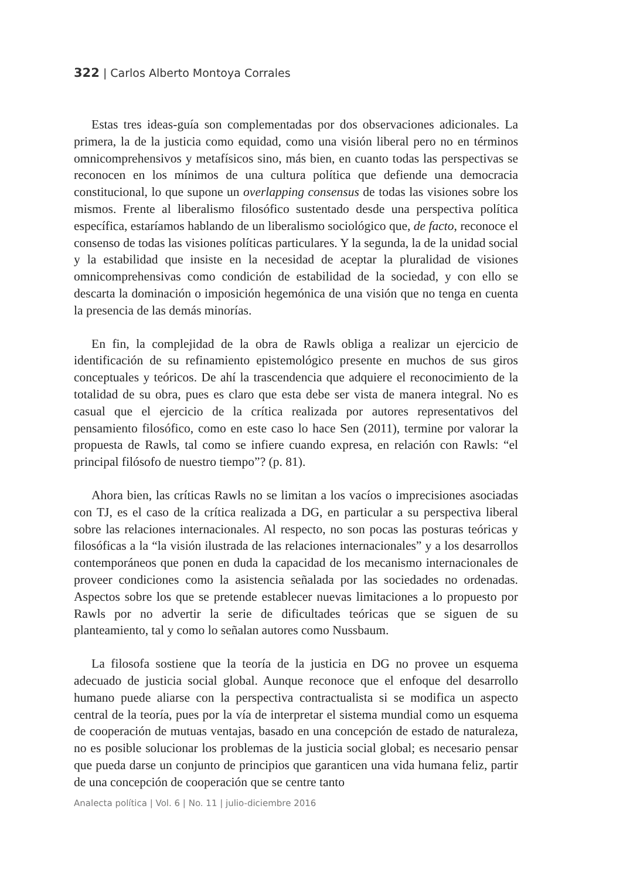322 | Carlos Alberto Montoya Corrales
Estas tres ideas-guía son complementadas por dos observaciones adicionales. La primera, la de la justicia como equidad, como una visión liberal pero no en términos omnicomprehensivos y metafísicos sino, más bien, en cuanto todas las perspectivas se reconocen en los mínimos de una cultura política que defiende una democracia constitucional, lo que supone un overlapping consensus de todas las visiones sobre los mismos. Frente al liberalismo filosófico sustentado desde una perspectiva política específica, estaríamos hablando de un liberalismo sociológico que, de facto, reconoce el consenso de todas las visiones políticas particulares. Y la segunda, la de la unidad social y la estabilidad que insiste en la necesidad de aceptar la pluralidad de visiones omnicomprehensivas como condición de estabilidad de la sociedad, y con ello se descarta la dominación o imposición hegemónica de una visión que no tenga en cuenta la presencia de las demás minorías.
En fin, la complejidad de la obra de Rawls obliga a realizar un ejercicio de identificación de su refinamiento epistemológico presente en muchos de sus giros conceptuales y teóricos. De ahí la trascendencia que adquiere el reconocimiento de la totalidad de su obra, pues es claro que esta debe ser vista de manera integral. No es casual que el ejercicio de la crítica realizada por autores representativos del pensamiento filosófico, como en este caso lo hace Sen (2011), termine por valorar la propuesta de Rawls, tal como se infiere cuando expresa, en relación con Rawls: “el principal filósofo de nuestro tiempo”? (p. 81).
Ahora bien, las críticas Rawls no se limitan a los vacíos o imprecisiones asociadas con TJ, es el caso de la crítica realizada a DG, en particular a su perspectiva liberal sobre las relaciones internacionales. Al respecto, no son pocas las posturas teóricas y filosóficas a la “la visión ilustrada de las relaciones internacionales” y a los desarrollos contemporáneos que ponen en duda la capacidad de los mecanismo internacionales de proveer condiciones como la asistencia señalada por las sociedades no ordenadas. Aspectos sobre los que se pretende establecer nuevas limitaciones a lo propuesto por Rawls por no advertir la serie de dificultades teóricas que se siguen de su planteamiento, tal y como lo señalan autores como Nussbaum.
La filosofa sostiene que la teoría de la justicia en DG no provee un esquema adecuado de justicia social global. Aunque reconoce que el enfoque del desarrollo humano puede aliarse con la perspectiva contractualista si se modifica un aspecto central de la teoría, pues por la vía de interpretar el sistema mundial como un esquema de cooperación de mutuas ventajas, basado en una concepción de estado de naturaleza, no es posible solucionar los problemas de la justicia social global; es necesario pensar que pueda darse un conjunto de principios que garanticen una vida humana feliz, partir de una concepción de cooperación que se centre tanto
Analecta política | Vol. 6 | No. 11 | julio-diciembre 2016